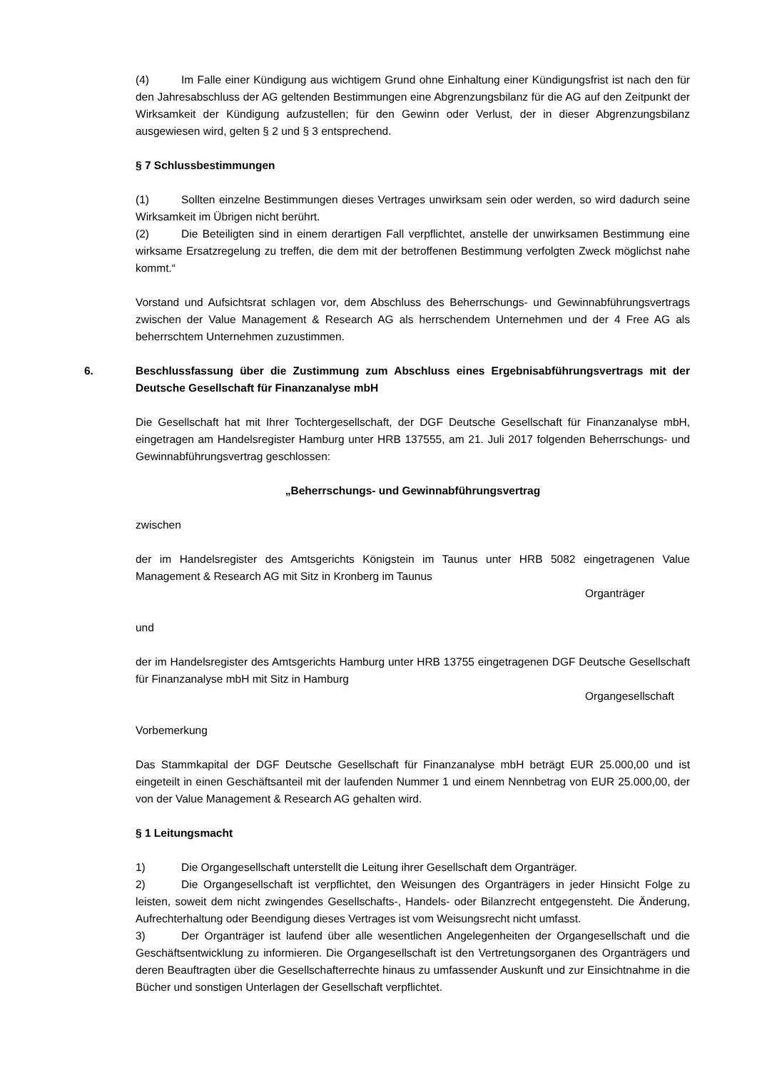(4) Im Falle einer Kündigung aus wichtigem Grund ohne Einhaltung einer Kündigungsfrist ist nach den für den Jahresabschluss der AG geltenden Bestimmungen eine Abgrenzungsbilanz für die AG auf den Zeitpunkt der Wirksamkeit der Kündigung aufzustellen; für den Gewinn oder Verlust, der in dieser Abgrenzungsbilanz ausgewiesen wird, gelten § 2 und § 3 entsprechend.
§ 7 Schlussbestimmungen
(1) Sollten einzelne Bestimmungen dieses Vertrages unwirksam sein oder werden, so wird dadurch seine Wirksamkeit im Übrigen nicht berührt.
(2) Die Beteiligten sind in einem derartigen Fall verpflichtet, anstelle der unwirksamen Bestimmung eine wirksame Ersatzregelung zu treffen, die dem mit der betroffenen Bestimmung verfolgten Zweck möglichst nahe kommt.“
Vorstand und Aufsichtsrat schlagen vor, dem Abschluss des Beherrschungs- und Gewinnabführungsvertrags zwischen der Value Management & Research AG als herrschendem Unternehmen und der 4 Free AG als beherrschtem Unternehmen zuzustimmen.
6. Beschlussfassung über die Zustimmung zum Abschluss eines Ergebnisabführungsvertrags mit der Deutsche Gesellschaft für Finanzanalyse mbH
Die Gesellschaft hat mit Ihrer Tochtergesellschaft, der DGF Deutsche Gesellschaft für Finanzanalyse mbH, eingetragen am Handelsregister Hamburg unter HRB 137555, am 21. Juli 2017 folgenden Beherrschungs- und Gewinnabführungsvertrag geschlossen:
„Beherrschungs- und Gewinnabführungsvertrag
zwischen
der im Handelsregister des Amtsgerichts Königstein im Taunus unter HRB 5082 eingetragenen Value Management & Research AG mit Sitz in Kronberg im Taunus
Organträger
und
der im Handelsregister des Amtsgerichts Hamburg unter HRB 13755 eingetragenen DGF Deutsche Gesellschaft für Finanzanalyse mbH mit Sitz in Hamburg
Organgesellschaft
Vorbemerkung
Das Stammkapital der DGF Deutsche Gesellschaft für Finanzanalyse mbH beträgt EUR 25.000,00 und ist eingeteilt in einen Geschäftsanteil mit der laufenden Nummer 1 und einem Nennbetrag von EUR 25.000,00, der von der Value Management & Research AG gehalten wird.
§ 1 Leitungsmacht
1) Die Organgesellschaft unterstellt die Leitung ihrer Gesellschaft dem Organträger.
2) Die Organgesellschaft ist verpflichtet, den Weisungen des Organträgers in jeder Hinsicht Folge zu leisten, soweit dem nicht zwingendes Gesellschafts-, Handels- oder Bilanzrecht entgegensteht. Die Änderung, Aufrechterhaltung oder Beendigung dieses Vertrages ist vom Weisungsrecht nicht umfasst.
3) Der Organträger ist laufend über alle wesentlichen Angelegenheiten der Organgesellschaft und die Geschäftsentwicklung zu informieren. Die Organgesellschaft ist den Vertretungsorganen des Organträgers und deren Beauftragten über die Gesellschafterrechte hinaus zu umfassender Auskunft und zur Einsichtnahme in die Bücher und sonstigen Unterlagen der Gesellschaft verpflichtet.